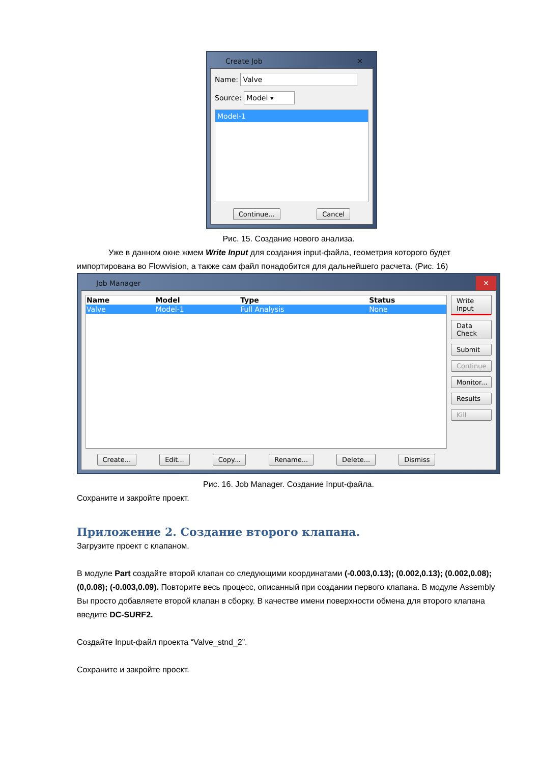Create Job ✕
Name: Valve
Source: Model ▾
Model-1
Continue... Cancel
Рис. 15. Создание нового анализа.
Уже в данном окне жмем Write Input для создания input-файла, геометрия которого будет импортирована во Flowvision, а также сам файл понадобится для дальнейшего расчета. (Рис. 16)
Job Manager ✕
| Name | Model | Type | Status |
| --- | --- | --- | --- |
| Valve | Model-1 | Full Analysis | None |
Create... Edit... Copy... Rename... Delete... Dismiss
Write Input
Data Check
Submit
Continue
Monitor...
Results
Kill
Рис. 16. Job Manager. Создание Input-файла.
Сохраните и закройте проект.
Приложение 2. Создание второго клапана.
Загрузите проект с клапаном.
В модуле Part создайте второй клапан со следующими координатами (-0.003,0.13); (0.002,0.13); (0.002,0.08); (0,0.08); (-0.003,0.09). Повторите весь процесс, описанный при создании первого клапана. В модуле Assembly Вы просто добавляете второй клапан в сборку. В качестве имени поверхности обмена для второго клапана введите DC-SURF2.
Создайте Input-файл проекта “Valve_stnd_2”.
Сохраните и закройте проект.